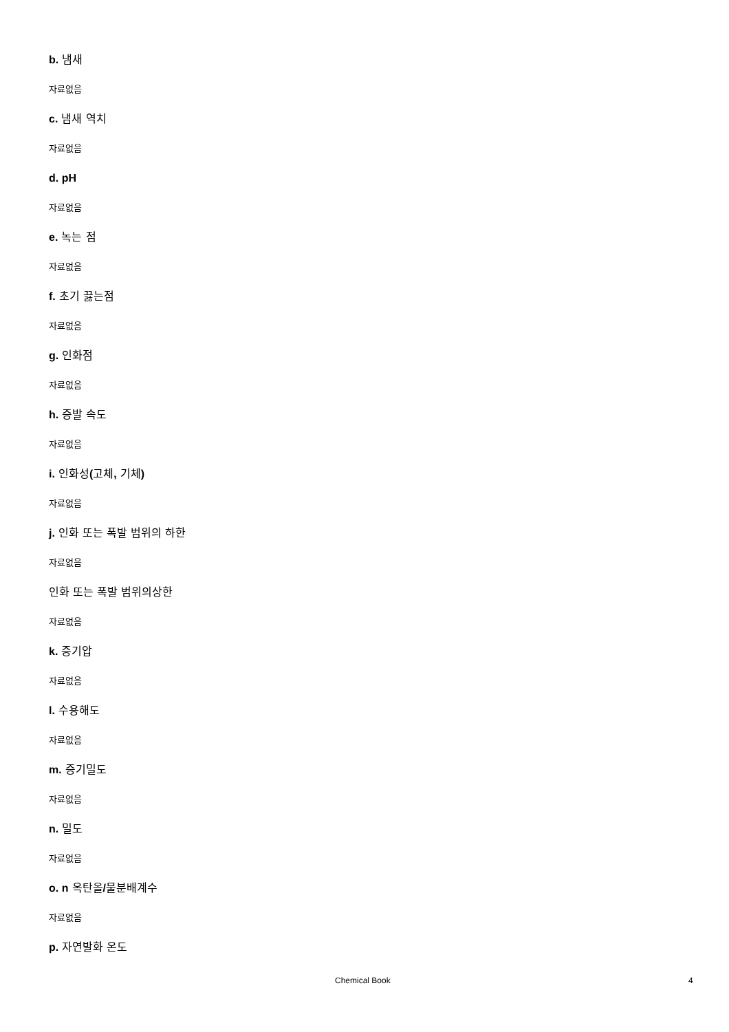b. 냄새
자료없음
c. 냄새 역치
자료없음
d. pH
자료없음
e. 녹는 점
자료없음
f. 초기 끓는점
자료없음
g. 인화점
자료없음
h. 증발 속도
자료없음
i. 인화성(고체, 기체)
자료없음
j. 인화 또는 폭발 범위의 하한
자료없음
인화 또는 폭발 범위의상한
자료없음
k. 증기압
자료없음
l. 수용해도
자료없음
m. 증기밀도
자료없음
n. 밀도
자료없음
o. n 옥탄올/물분배계수
자료없음
p. 자연발화 온도
Chemical Book 4